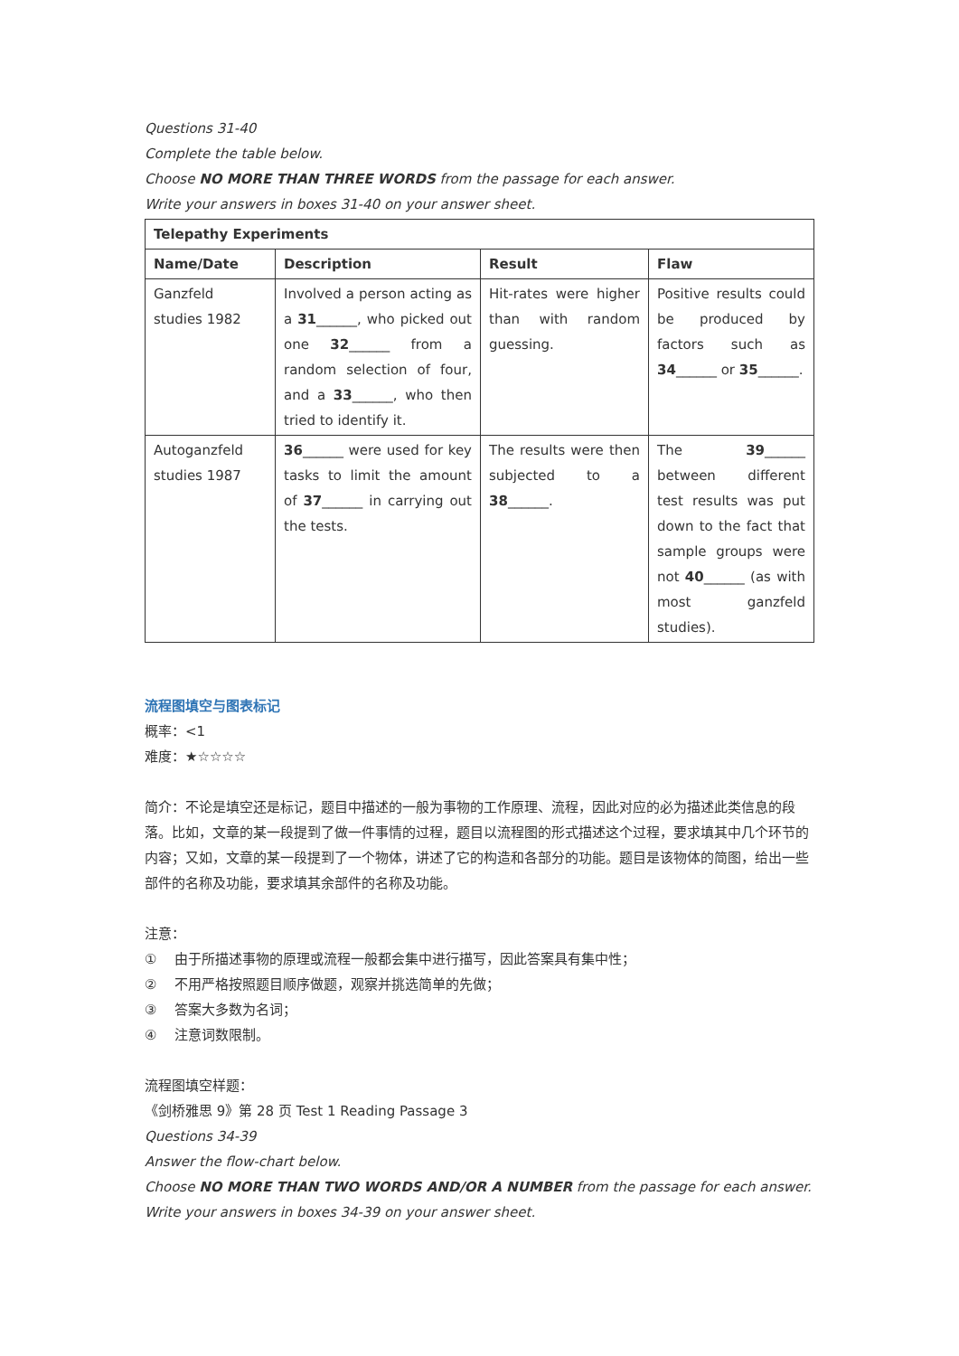Questions 31-40
Complete the table below.
Choose NO MORE THAN THREE WORDS from the passage for each answer.
Write your answers in boxes 31-40 on your answer sheet.
| Telepathy Experiments | | | |
| --- | --- | --- | --- |
| Name/Date | Description | Result | Flaw |
| Ganzfeld studies 1982 | Involved a person acting as a 31 ______, who picked out one 32 ______ from a random selection of four, and a 33 ______, who then tried to identify it. | Hit-rates were higher than with random guessing. | Positive results could be produced by factors such as 34 ______ or 35 ______. |
| Autoganzfeld studies 1987 | 36 ______ were used for key tasks to limit the amount of 37 ______ in carrying out the tests. | The results were then subjected to a 38 ______. | The 39 ______ between different test results was put down to the fact that sample groups were not 40 ______ (as with most ganzfeld studies). |
流程图填空与图表标记
概率：<1
难度：★☆☆☆☆
简介：不论是填空还是标记，题目中描述的一般为事物的工作原理、流程，因此对应的必为描述此类信息的段落。比如，文章的某一段提到了做一件事情的过程，题目以流程图的形式描述这个过程，要求填其中几个环节的内容；又如，文章的某一段提到了一个物体，讲述了它的构造和各部分的功能。题目是该物体的简图，给出一些部件的名称及功能，要求填其余部件的名称及功能。
注意：
① 由于所描述事物的原理或流程一般都会集中进行描写，因此答案具有集中性；
② 不用严格按照题目顺序做题，观察并挑选简单的先做；
③ 答案大多数为名词；
④ 注意词数限制。
流程图填空样题：
《剑桥雅思 9》第 28 页 Test 1 Reading Passage 3
Questions 34-39
Answer the flow-chart below.
Choose NO MORE THAN TWO WORDS AND/OR A NUMBER from the passage for each answer.
Write your answers in boxes 34-39 on your answer sheet.